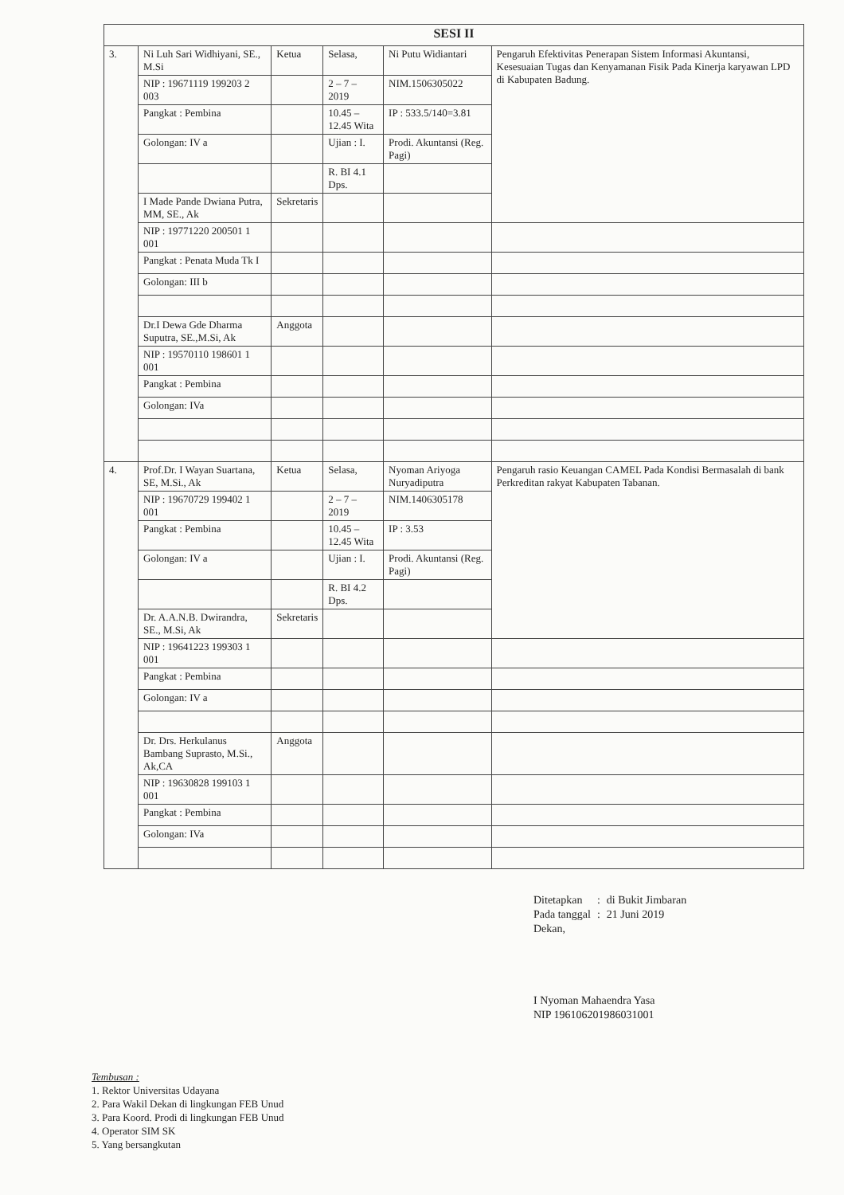| SESI II | | | | | |
| --- | --- | --- | --- | --- | --- |
| 3. | Ni Luh Sari Widhiyani, SE., M.Si | Ketua | Selasa, | Ni Putu Widiantari | Pengaruh Efektivitas Penerapan Sistem Informasi Akuntansi, Kesesuaian Tugas dan Kenyamanan Fisik Pada Kinerja karyawan LPD di Kabupaten Badung. |
| | NIP : 19671119 199203 2 003 | | 2 – 7 – 2019 | NIM.1506305022 | |
| | Pangkat : Pembina | | 10.45 – 12.45 Wita | IP : 533.5/140=3.81 | |
| | Golongan: IV a | | Ujian : I. | Prodi. Akuntansi (Reg. Pagi) | |
| | | | R. BI 4.1 Dps. | | |
| | I Made Pande Dwiana Putra, MM, SE., Ak | Sekretaris | | | |
| | NIP : 19771220 200501 1 001 | | | | |
| | Pangkat : Penata Muda Tk I | | | | |
| | Golongan: III b | | | | |
| | Dr.I Dewa Gde Dharma Suputra, SE.,M.Si, Ak | Anggota | | | |
| | NIP : 19570110 198601 1 001 | | | | |
| | Pangkat : Pembina | | | | |
| | Golongan: IVa | | | | |
| 4. | Prof.Dr. I Wayan Suartana, SE, M.Si., Ak | Ketua | Selasa, | Nyoman Ariyoga Nuryadiputra | Pengaruh rasio Keuangan CAMEL Pada Kondisi Bermasalah di bank Perkreditan rakyat Kabupaten Tabanan. |
| | NIP : 19670729 199402 1 001 | | 2 – 7 – 2019 | NIM.1406305178 | |
| | Pangkat : Pembina | | 10.45 – 12.45 Wita | IP : 3.53 | |
| | Golongan: IV a | | Ujian : I. | Prodi. Akuntansi (Reg. Pagi) | |
| | | | R. BI 4.2 Dps. | | |
| | Dr. A.A.N.B. Dwirandra, SE., M.Si, Ak | Sekretaris | | | |
| | NIP : 19641223 199303 1 001 | | | | |
| | Pangkat : Pembina | | | | |
| | Golongan: IV a | | | | |
| | Dr. Drs. Herkulanus Bambang Suprasto, M.Si., Ak,CA | Anggota | | | |
| | NIP : 19630828 199103 1 001 | | | | |
| | Pangkat : Pembina | | | | |
| | Golongan: IVa | | | | |
| Ditetapkan | : | di Bukit Jimbaran |
| Pada tanggal | : | 21 Juni 2019 |
Dekan,
I Nyoman Mahaendra Yasa
NIP 196106201986031001
Tembusan :
1. Rektor Universitas Udayana
2. Para Wakil Dekan di lingkungan FEB Unud
3. Para Koord. Prodi di lingkungan FEB Unud
4. Operator SIM SK
5. Yang bersangkutan